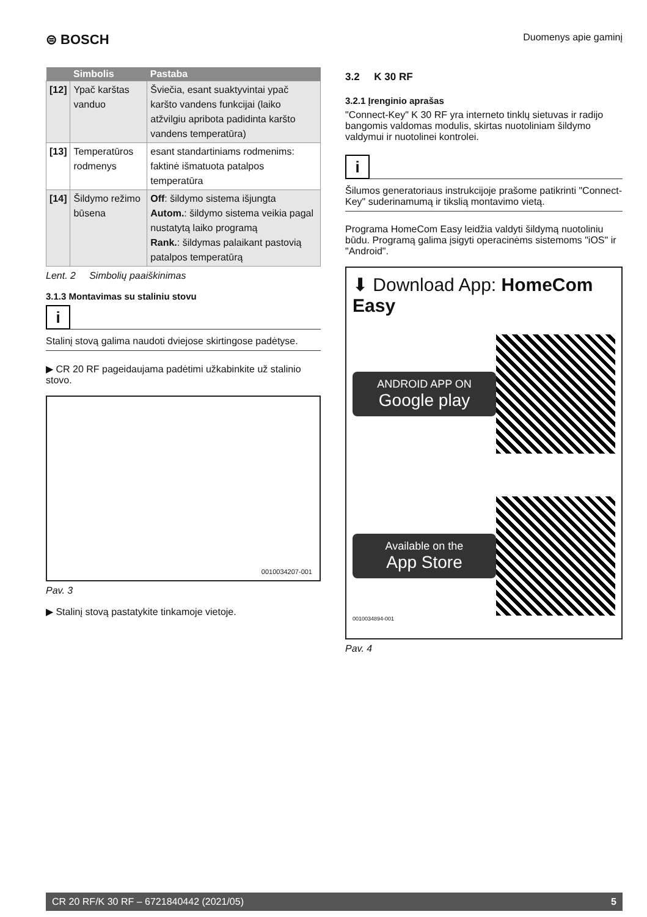⊜ BOSCH
Duomenys apie gaminį
| | Simbolis | Pastaba |
| --- | --- | --- |
| [12] | Ypač karštas vanduo | Šviečia, esant suaktyvintai ypač karšto vandens funkcijai (laiko atžvilgiu apribota padidinta karšto vandens temperatūra) |
| [13] | Temperatūros rodmenys | esant standartiniams rodmenims: faktinė išmatuota patalpos temperatūra |
| [14] | Šildymo režimo būsena | Off : šildymo sistema išjungta Autom. : šildymo sistema veikia pagal nustatytą laiko programą Rank. : šildymas palaikant pastovią patalpos temperatūrą |
Lent. 2 Simbolių paaiškinimas
3.1.3 Montavimas su staliniu stovu
i
Stalinį stovą galima naudoti dviejose skirtingose padėtyse.
▶ CR 20 RF pageidaujama padėtimi užkabinkite už stalinio stovo.
0010034207-001
Pav. 3
▶ Stalinį stovą pastatykite tinkamoje vietoje.
3.2 K 30 RF
3.2.1 Įrenginio aprašas
"Connect-Key" K 30 RF yra interneto tinklų sietuvas ir radijo bangomis valdomas modulis, skirtas nuotoliniam šildymo valdymui ir nuotolinei kontrolei.
i
Šilumos generatoriaus instrukcijoje prašome patikrinti "Connect-Key" suderinamumą ir tikslią montavimo vietą.
Programa HomeCom Easy leidžia valdyti šildymą nuotoliniu būdu. Programą galima įsigyti operacinėms sistemoms "iOS" ir "Android".
⬇ Download App: HomeCom Easy
ANDROID APP ON
Google play
Available on the
App Store
0010034894-001
Pav. 4
CR 20 RF/K 30 RF – 6721840442 (2021/05) 5